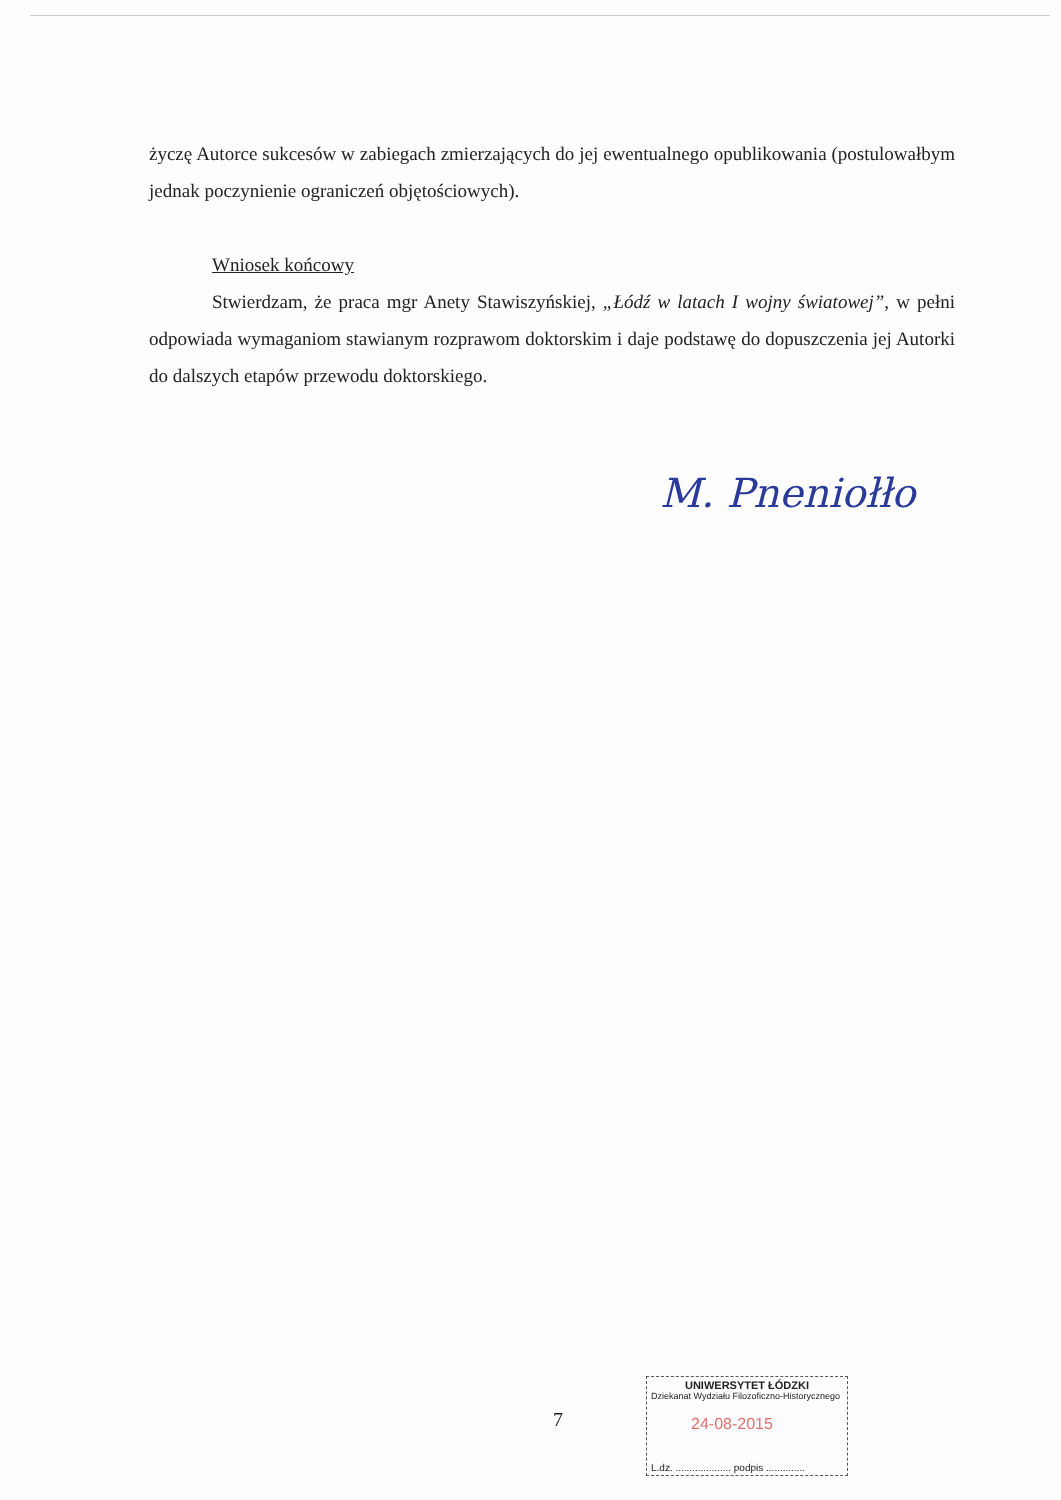życzę Autorce sukcesów w zabiegach zmierzających do jej ewentualnego opublikowania (postulowałbym jednak poczynienie ograniczeń objętościowych).
Wniosek końcowy
Stwierdzam, że praca mgr Anety Stawiszyńskiej, „Łódź w latach I wojny światowej”, w pełni odpowiada wymaganiom stawianym rozprawom doktorskim i daje podstawę do dopuszczenia jej Autorki do dalszych etapów przewodu doktorskiego.
M. Pneniołło
7
UNIWERSYTET ŁÓDZKI
Dziekanat Wydziału Filozoficzno-Historycznego
24-08-2015
L.dz. .................... podpis ..............